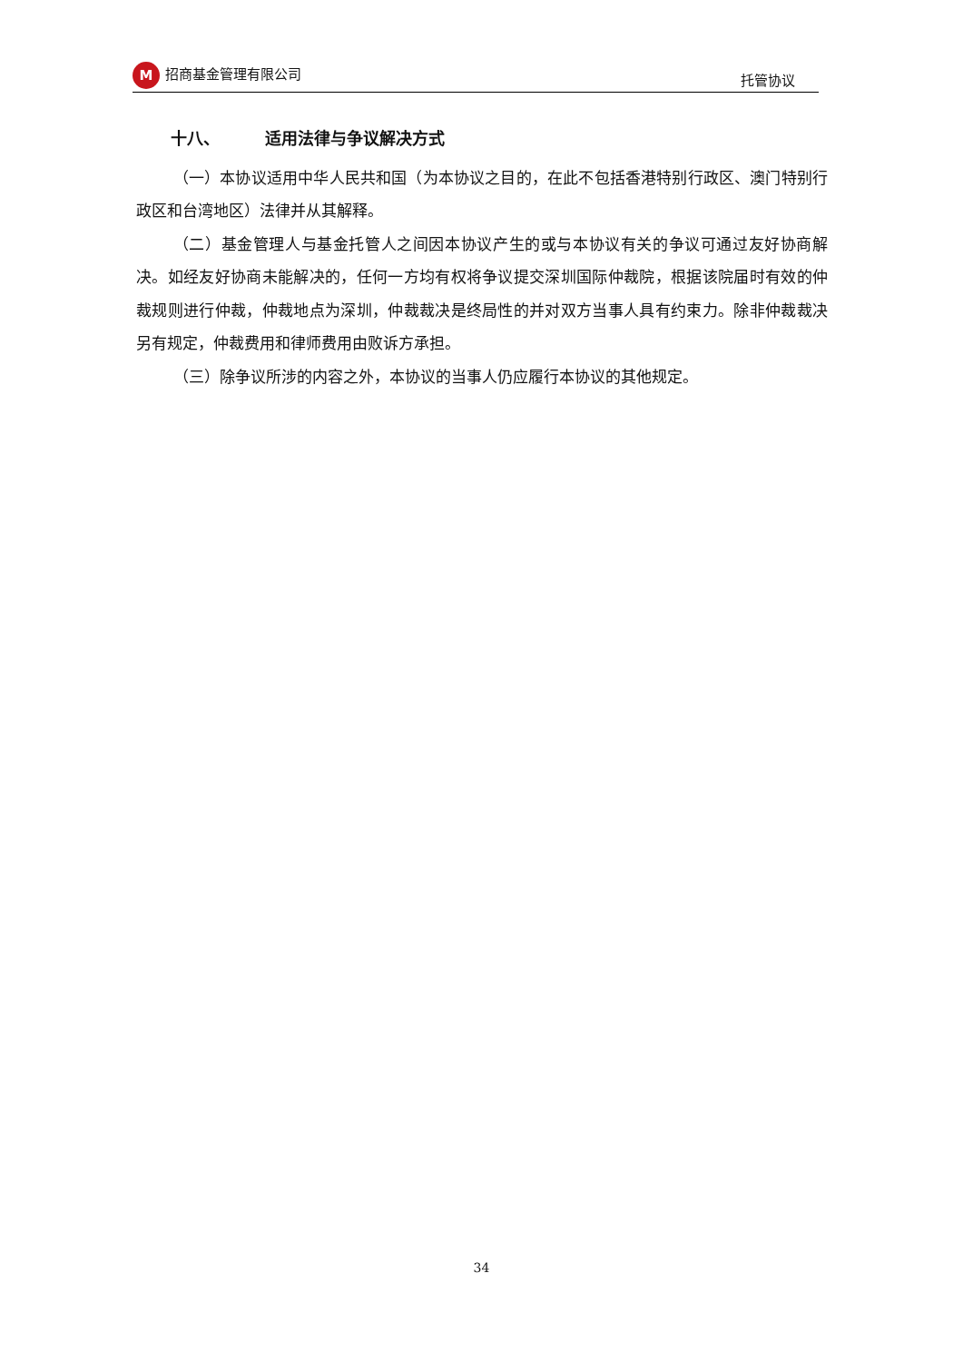M招商基金管理有限公司 托管协议
十八、 适用法律与争议解决方式
（一）本协议适用中华人民共和国（为本协议之目的，在此不包括香港特别行政区、澳门特别行政区和台湾地区）法律并从其解释。
（二）基金管理人与基金托管人之间因本协议产生的或与本协议有关的争议可通过友好协商解决。如经友好协商未能解决的，任何一方均有权将争议提交深圳国际仲裁院，根据该院届时有效的仲裁规则进行仲裁，仲裁地点为深圳，仲裁裁决是终局性的并对双方当事人具有约束力。除非仲裁裁决另有规定，仲裁费用和律师费用由败诉方承担。
（三）除争议所涉的内容之外，本协议的当事人仍应履行本协议的其他规定。
34